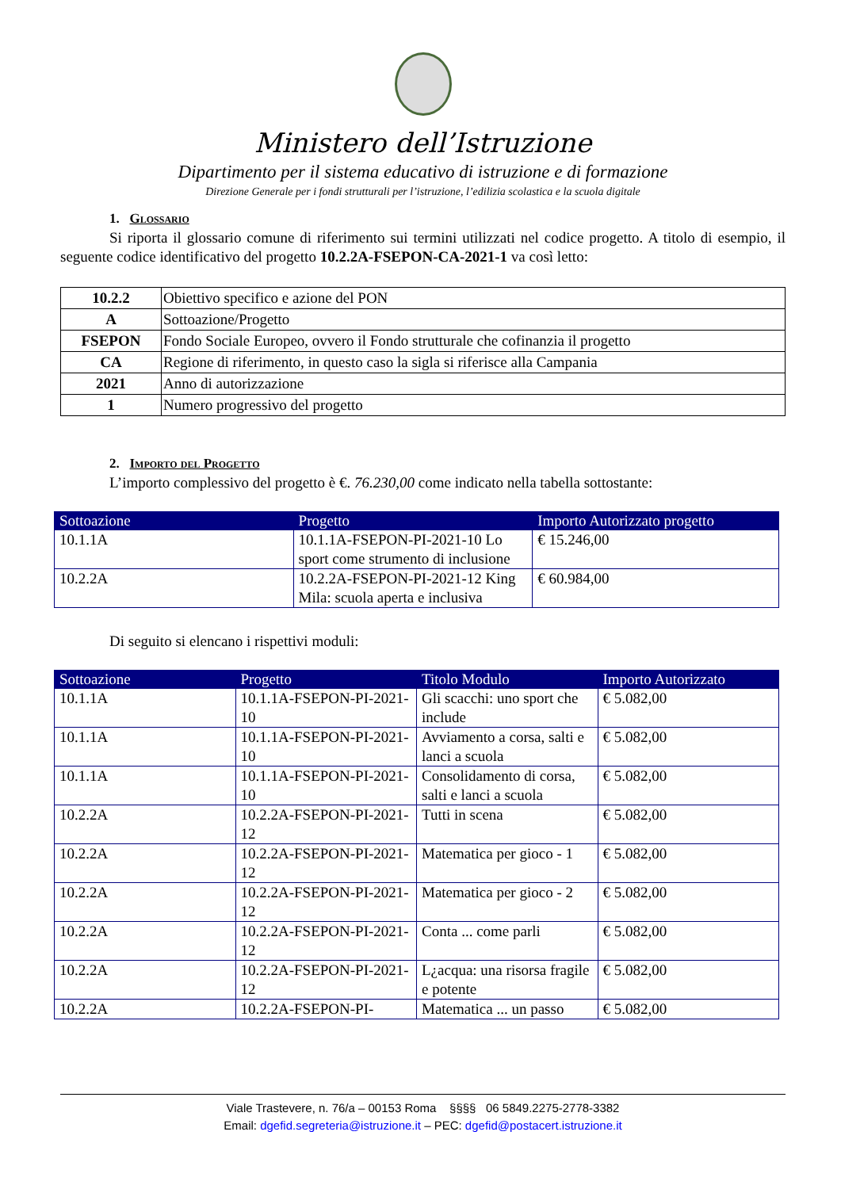Ministero dell’Istruzione
Dipartimento per il sistema educativo di istruzione e di formazione
Direzione Generale per i fondi strutturali per l’istruzione, l’edilizia scolastica e la scuola digitale
1. Glossario
Si riporta il glossario comune di riferimento sui termini utilizzati nel codice progetto. A titolo di esempio, il seguente codice identificativo del progetto 10.2.2A-FSEPON-CA-2021-1 va così letto:
| 10.2.2 | Obiettivo specifico e azione del PON |
| A | Sottoazione/Progetto |
| FSEPON | Fondo Sociale Europeo, ovvero il Fondo strutturale che cofinanzia il progetto |
| CA | Regione di riferimento, in questo caso la sigla si riferisce alla Campania |
| 2021 | Anno di autorizzazione |
| 1 | Numero progressivo del progetto |
2. Importo del Progetto
L’importo complessivo del progetto è €. 76.230,00 come indicato nella tabella sottostante:
| Sottoazione | Progetto | Importo Autorizzato progetto |
| --- | --- | --- |
| 10.1.1A | 10.1.1A-FSEPON-PI-2021-10 Lo sport come strumento di inclusione | € 15.246,00 |
| 10.2.2A | 10.2.2A-FSEPON-PI-2021-12 King Mila: scuola aperta e inclusiva | € 60.984,00 |
Di seguito si elencano i rispettivi moduli:
| Sottoazione | Progetto | Titolo Modulo | Importo Autorizzato |
| --- | --- | --- | --- |
| 10.1.1A | 10.1.1A-FSEPON-PI-2021-10 | Gli scacchi: uno sport che include | € 5.082,00 |
| 10.1.1A | 10.1.1A-FSEPON-PI-2021-10 | Avviamento a corsa, salti e lanci a scuola | € 5.082,00 |
| 10.1.1A | 10.1.1A-FSEPON-PI-2021-10 | Consolidamento di corsa, salti e lanci a scuola | € 5.082,00 |
| 10.2.2A | 10.2.2A-FSEPON-PI-2021-12 | Tutti in scena | € 5.082,00 |
| 10.2.2A | 10.2.2A-FSEPON-PI-2021-12 | Matematica per gioco - 1 | € 5.082,00 |
| 10.2.2A | 10.2.2A-FSEPON-PI-2021-12 | Matematica per gioco - 2 | € 5.082,00 |
| 10.2.2A | 10.2.2A-FSEPON-PI-2021-12 | Conta ... come parli | € 5.082,00 |
| 10.2.2A | 10.2.2A-FSEPON-PI-2021-12 | L¿acqua: una risorsa fragile e potente | € 5.082,00 |
| 10.2.2A | 10.2.2A-FSEPON-PI- | Matematica ... un passo | € 5.082,00 |
Viale Trastevere, n. 76/a – 00153 Roma §§§§ 06 5849.2275-2778-3382
Email: dgefid.segreteria@istruzione.it – PEC: dgefid@postacert.istruzione.it